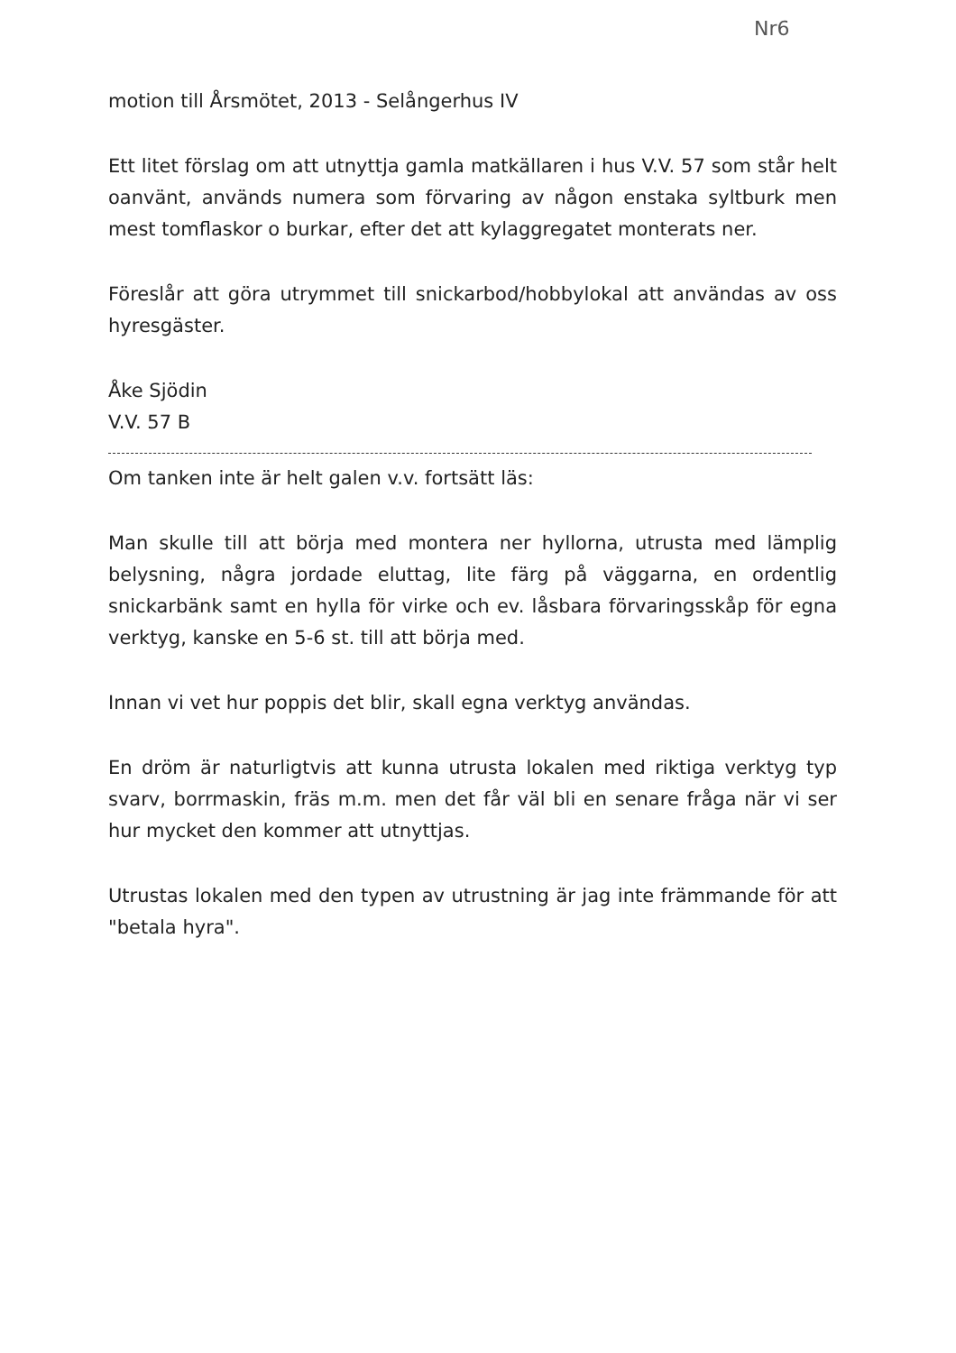Nr6
motion till Årsmötet, 2013 - Selångerhus IV
Ett litet förslag om att utnyttja gamla matkällaren i hus V.V. 57 som står helt oanvänt, används numera som förvaring av någon enstaka syltburk men mest tomflaskor o burkar, efter det att kylaggregatet monterats ner.
Föreslår att göra utrymmet till snickarbod/hobbylokal att användas av oss hyresgäster.
Åke Sjödin
V.V. 57 B
Om tanken inte är helt galen v.v. fortsätt läs:
Man skulle till att börja med montera ner hyllorna, utrusta med lämplig belysning, några jordade eluttag, lite färg på väggarna, en ordentlig snickarbänk samt en hylla för virke och ev. låsbara förvaringsskåp för egna verktyg, kanske en 5-6 st. till att börja med.
Innan vi vet hur poppis det blir, skall egna verktyg användas.
En dröm är naturligtvis att kunna utrusta lokalen med riktiga verktyg typ svarv, borrmaskin, fräs m.m. men det får väl bli en senare fråga när vi ser hur mycket den kommer att utnyttjas.
Utrustas lokalen med den typen av utrustning är jag inte främmande för att "betala hyra".